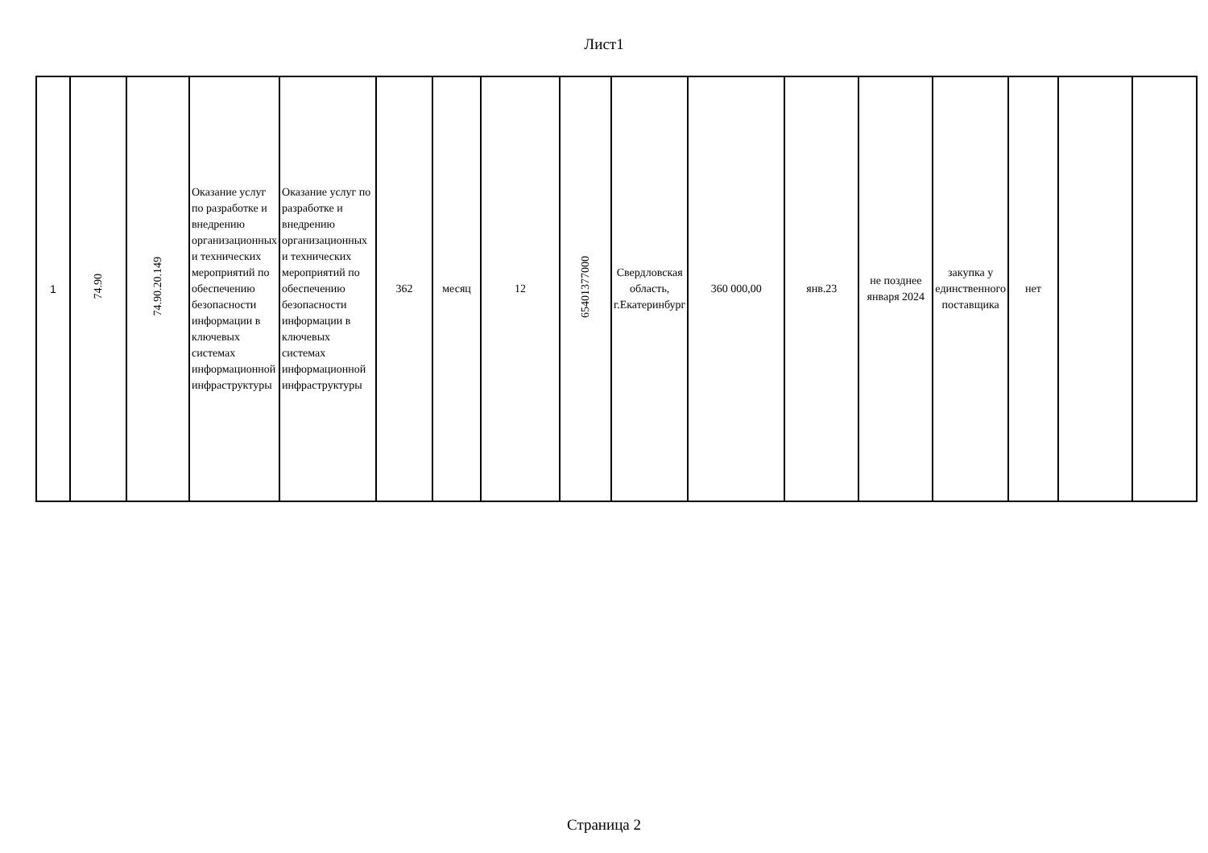Лист1
| 1 | 74.90 | 74.90.20.149 | Оказание услуг по разработке и внедрению организационных и технических мероприятий по обеспечению безопасности информации в ключевых системах информационной инфраструктуры | Оказание услуг по разработке и внедрению организационных и технических мероприятий по обеспечению безопасности информации в ключевых системах информационной инфраструктуры | 362 | месяц | 12 | 65401377000 | Свердловская область, г.Екатеринбург | 360 000,00 | янв.23 | не позднее января 2024 | закупка у единственного поставщика | нет | | |
Страница 2